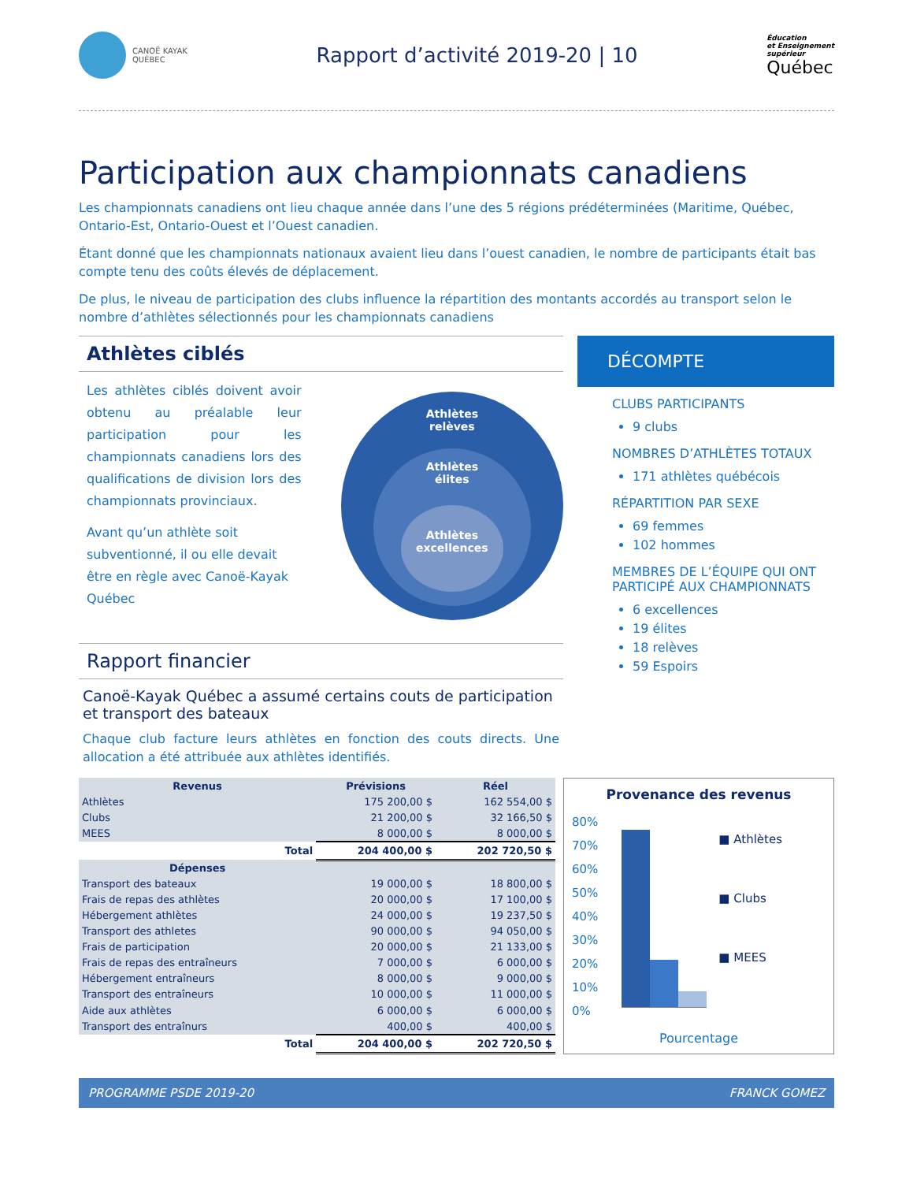CANOË KAYAK
QUÉBEC
Rapport d’activité 2019-20 | 10
Éducation
et Enseignement
supérieur
Québec
Participation aux championnats canadiens
Les championnats canadiens ont lieu chaque année dans l’une des 5 régions prédéterminées (Maritime, Québec, Ontario-Est, Ontario-Ouest et l’Ouest canadien.
Étant donné que les championnats nationaux avaient lieu dans l’ouest canadien, le nombre de participants était bas compte tenu des coûts élevés de déplacement.
De plus, le niveau de participation des clubs influence la répartition des montants accordés au transport selon le nombre d’athlètes sélectionnés pour les championnats canadiens
Athlètes ciblés
Les athlètes ciblés doivent avoir obtenu au préalable leur participation pour les championnats canadiens lors des qualifications de division lors des championnats provinciaux.
Avant qu’un athlète soit subventionné, il ou elle devait être en règle avec Canoë-Kayak Québec
Athlètes
relèves
Athlètes
élites
Athlètes
excellences
Rapport financier
Canoë-Kayak Québec a assumé certains couts de participation et transport des bateaux
Chaque club facture leurs athlètes en fonction des couts directs. Une allocation a été attribuée aux athlètes identifiés.
DÉCOMPTE
CLUBS PARTICIPANTS
9 clubs
NOMBRES D’ATHLÈTES TOTAUX
171 athlètes québécois
RÉPARTITION PAR SEXE
69 femmes
102 hommes
MEMBRES DE L’ÉQUIPE QUI ONT PARTICIPÉ AUX CHAMPIONNATS
6 excellences
19 élites
18 relèves
59 Espoirs
| Revenus | Prévisions | Réel |
| --- | --- | --- |
| Athlètes | 175 200,00 $ | 162 554,00 $ |
| Clubs | 21 200,00 $ | 32 166,50 $ |
| MEES | 8 000,00 $ | 8 000,00 $ |
| Total | 204 400,00 $ | 202 720,50 $ |
| Dépenses | | |
| Transport des bateaux | 19 000,00 $ | 18 800,00 $ |
| Frais de repas des athlètes | 20 000,00 $ | 17 100,00 $ |
| Hébergement athlètes | 24 000,00 $ | 19 237,50 $ |
| Transport des athletes | 90 000,00 $ | 94 050,00 $ |
| Frais de participation | 20 000,00 $ | 21 133,00 $ |
| Frais de repas des entraîneurs | 7 000,00 $ | 6 000,00 $ |
| Hébergement entraîneurs | 8 000,00 $ | 9 000,00 $ |
| Transport des entraîneurs | 10 000,00 $ | 11 000,00 $ |
| Aide aux athlètes | 6 000,00 $ | 6 000,00 $ |
| Transport des entraînurs | 400,00 $ | 400,00 $ |
| Total | 204 400,00 $ | 202 720,50 $ |
Provenance des revenus
80%
70%
60%
50%
40%
30%
20%
10%
0%
■ Athlètes
■ Clubs
■ MEES
Pourcentage
PROGRAMME PSDE 2019-20 FRANCK GOMEZ